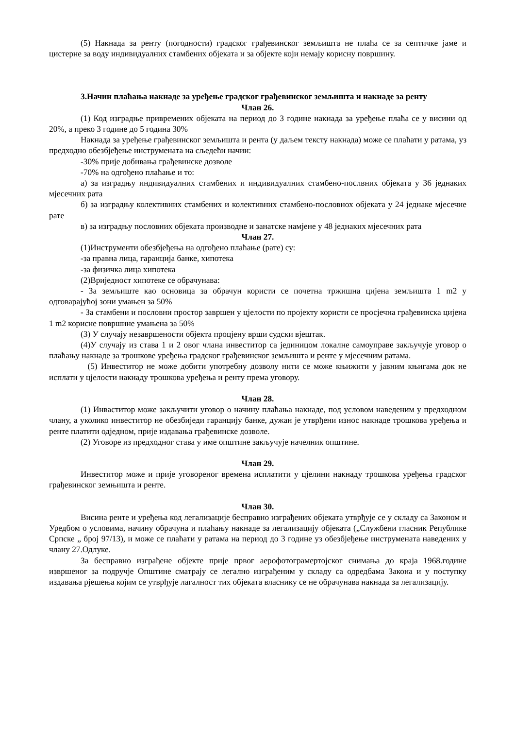(5) Накнада за ренту (погодности) градског грађевинског земљишта не плаћа се за септичке јаме и цистерне за воду индивидуалних стамбених објеката и за објекте који немају корисну површину.
3.Начин плаћања накнаде за уређење градског грађевинског земљишта и накнаде за ренту
Члан 26.
(1) Код изградње привремених објеката на период до 3 године накнада за уређење плаћа се у висини од 20%, а преко 3 године до 5 година 30%
Накнада за уређење грађевинског земљишта и рента (у даљем тексту накнада) може се плаћати у ратама, уз предходно обезбјеђење инструмената на сљедећи начин:
-30% прије добивања грађевинске дозволе
-70% на одгођено плаћање и то:
а) за изградњу индивидуалних стамбених и индивидуалних стамбено-послвних објеката у 36 једнаких мјесечних рата
б) за изградњу колективних стамбених и колективних стамбено-пословнох објеката у 24 једнаке мјесечне рате
в) за изградњу пословних објеката производне и занатске намјене у 48 једнаких мјесечних рата
Члан 27.
(1)Инструменти обезбјеђења на одгођено плаћање (рате) су:
-за правна лица, гаранција банке, хипотека
-за физичка лица хипотека
(2)Вриједност хипотеке се обрачунава:
- За земљиште као основица за обрачун користи се почетна тржишна цијена земљишта 1 m2 у одговарајућој зони умањен за 50%
- За стамбени и пословни простор завршен у цјелости по пројекту користи се просјечна грађевинска цијена 1 m2 корисне површине умањена за 50%
(3) У случају незавршености објекта процјену врши судски вјештак.
(4)У случају из става 1 и 2 овог члана инвеститор са јединицом локалне самоуправе закључује уговор о плаћању накнаде за трошкове уређења градског грађевинског земљишта и ренте у мјесечним ратама.
(5) Инвеститор не може добити употребну дозволу нити се може књижити у јавним књигама док не исплати у цјелости накнаду трошкова уређења и ренту према уговору.
Члан 28.
(1) Инваститор може закључити уговор о начину плаћања накнаде, под условом наведеним у предходном члану, а уколико инвеститор не обезбиједи гаранцију банке, дужан је утврђени износ накнаде трошкова уређења и ренте платити одједном, прије издавања грађевинске дозволе.
(2) Уговоре из предходног става у име општине закључује начелник општине.
Члан 29.
Инвеститор може и прије уговореног времена исплатити у цјелини накнаду трошкова уређења градског грађевинског земњишта и ренте.
Члан 30.
Висина ренте и уређења код легализације бесправно изграђених објеката утврђује се у складу са Законом и Уредбом о условима, начину обрачуна и плаћању накнаде за легализацију објеката („Службени гласник Републике Српске „ број 97/13), и може се плаћати у ратама на период до 3 године уз обезбјеђење инструмената наведених у члану 27.Одлуке.
За бесправно изграђене објекте прије првог аерофотограмертојског снимања до краја 1968.године извршеног за подручје Општине сматрају се легално изграђеним у складу са одредбама Закона и у поступку издавања рјешења којим се утврђује лагалност тих објеката власнику се не обрачунава накнада за легализацију.